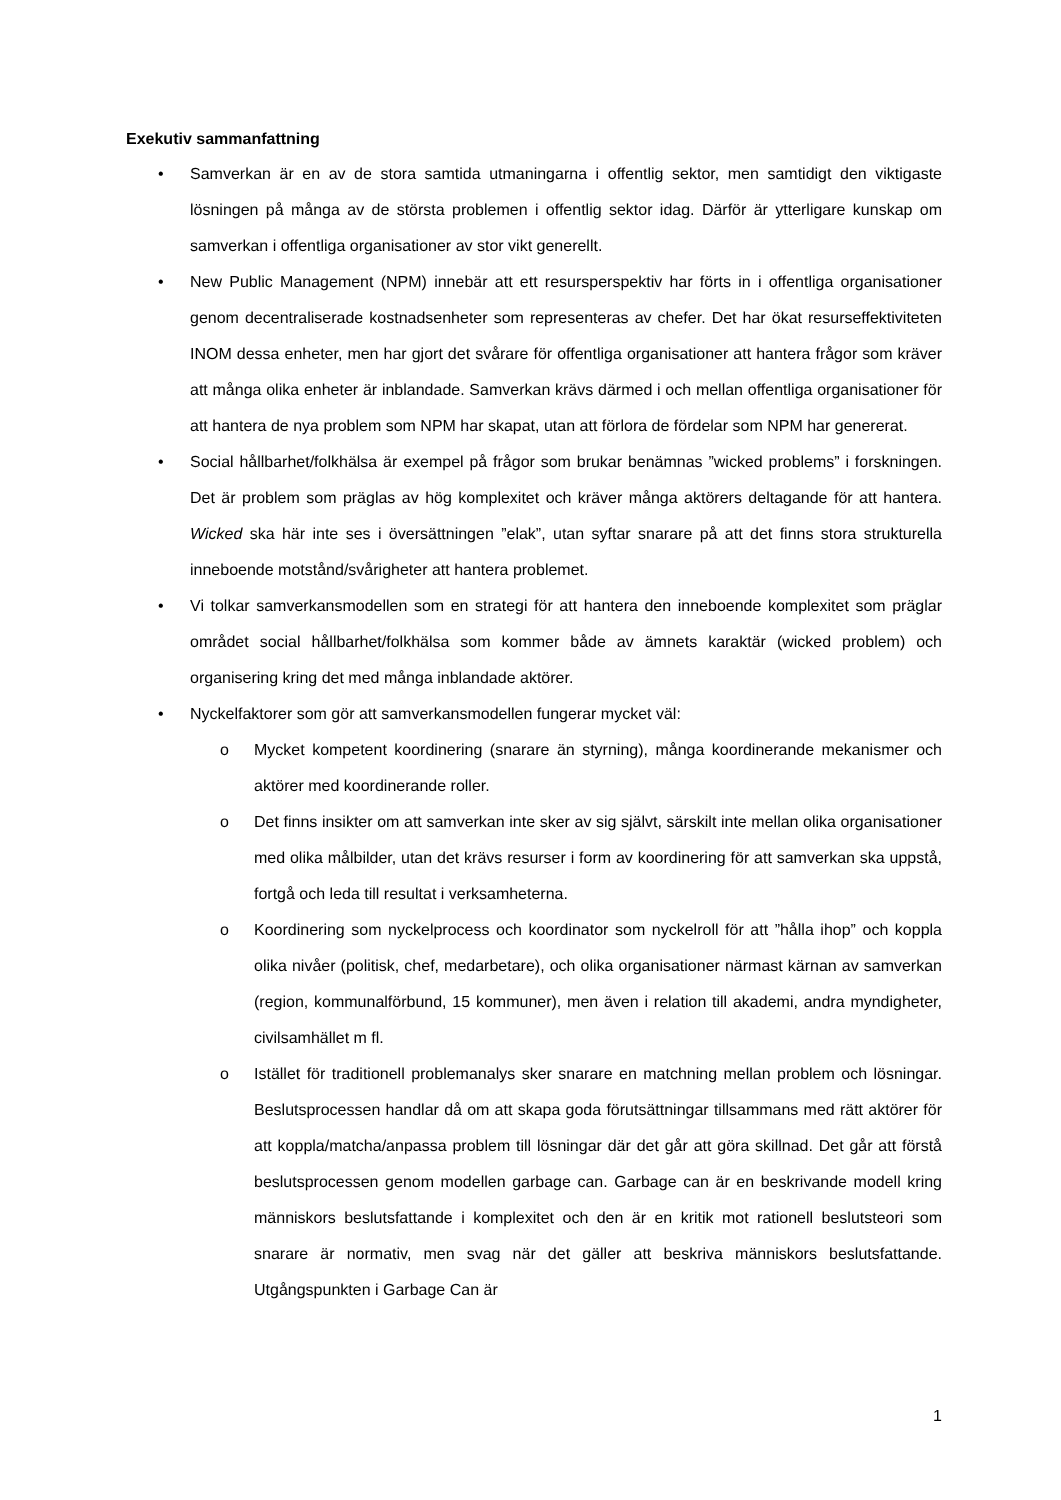Exekutiv sammanfattning
• Samverkan är en av de stora samtida utmaningarna i offentlig sektor, men samtidigt den viktigaste lösningen på många av de största problemen i offentlig sektor idag. Därför är ytterligare kunskap om samverkan i offentliga organisationer av stor vikt generellt.
• New Public Management (NPM) innebär att ett resursperspektiv har förts in i offentliga organisationer genom decentraliserade kostnadsenheter som representeras av chefer. Det har ökat resurseffektiviteten INOM dessa enheter, men har gjort det svårare för offentliga organisationer att hantera frågor som kräver att många olika enheter är inblandade. Samverkan krävs därmed i och mellan offentliga organisationer för att hantera de nya problem som NPM har skapat, utan att förlora de fördelar som NPM har genererat.
• Social hållbarhet/folkhälsa är exempel på frågor som brukar benämnas ”wicked problems” i forskningen. Det är problem som präglas av hög komplexitet och kräver många aktörers deltagande för att hantera. Wicked ska här inte ses i översättningen ”elak”, utan syftar snarare på att det finns stora strukturella inneboende motstånd/svårigheter att hantera problemet.
• Vi tolkar samverkansmodellen som en strategi för att hantera den inneboende komplexitet som präglar området social hållbarhet/folkhälsa som kommer både av ämnets karaktär (wicked problem) och organisering kring det med många inblandade aktörer.
• Nyckelfaktorer som gör att samverkansmodellen fungerar mycket väl:
o Mycket kompetent koordinering (snarare än styrning), många koordinerande mekanismer och aktörer med koordinerande roller.
o Det finns insikter om att samverkan inte sker av sig självt, särskilt inte mellan olika organisationer med olika målbilder, utan det krävs resurser i form av koordinering för att samverkan ska uppstå, fortgå och leda till resultat i verksamheterna.
o Koordinering som nyckelprocess och koordinator som nyckelroll för att ”hålla ihop” och koppla olika nivåer (politisk, chef, medarbetare), och olika organisationer närmast kärnan av samverkan (region, kommunalförbund, 15 kommuner), men även i relation till akademi, andra myndigheter, civilsamhället m fl.
o Istället för traditionell problemanalys sker snarare en matchning mellan problem och lösningar. Beslutsprocessen handlar då om att skapa goda förutsättningar tillsammans med rätt aktörer för att koppla/matcha/anpassa problem till lösningar där det går att göra skillnad. Det går att förstå beslutsprocessen genom modellen garbage can. Garbage can är en beskrivande modell kring människors beslutsfattande i komplexitet och den är en kritik mot rationell beslutsteori som snarare är normativ, men svag när det gäller att beskriva människors beslutsfattande. Utgångspunkten i Garbage Can är
1